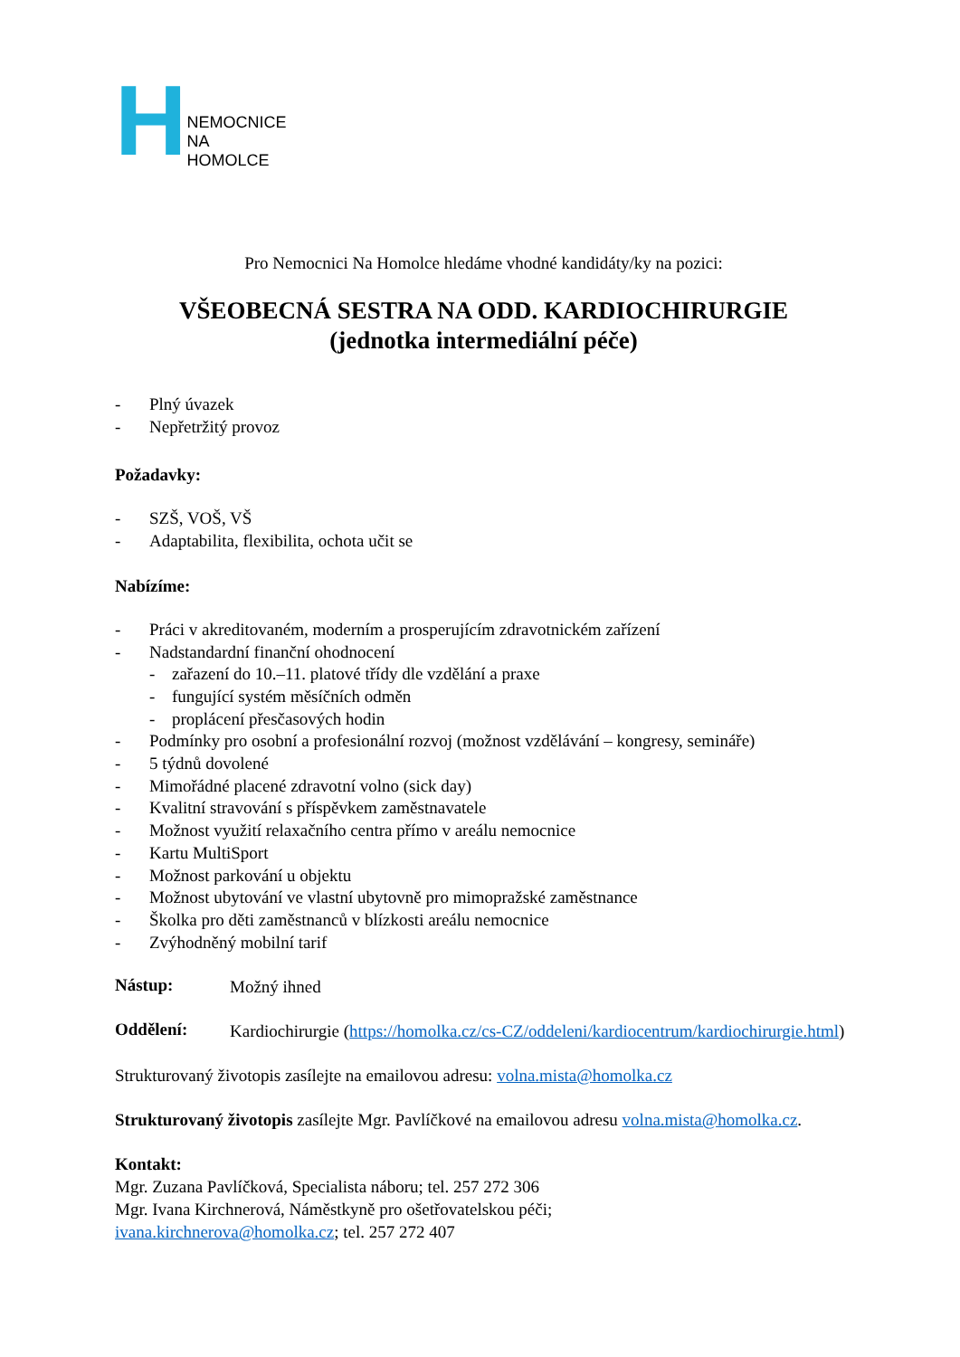H NEMOCNICE NA HOMOLCE
Pro Nemocnici Na Homolce hledáme vhodné kandidáty/ky na pozici:
VŠEOBECNÁ SESTRA NA ODD. KARDIOCHIRURGIE
(jednotka intermediální péče)
- Plný úvazek
- Nepřetržitý provoz
Požadavky:
- SZŠ, VOŠ, VŠ
- Adaptabilita, flexibilita, ochota učit se
Nabízíme:
- Práci v akreditovaném, moderním a prosperujícím zdravotnickém zařízení
- Nadstandardní finanční ohodnocení
- zařazení do 10.–11. platové třídy dle vzdělání a praxe
- fungující systém měsíčních odměn
- proplácení přesčasových hodin
- Podmínky pro osobní a profesionální rozvoj (možnost vzdělávání – kongresy, semináře)
- 5 týdnů dovolené
- Mimořádné placené zdravotní volno (sick day)
- Kvalitní stravování s příspěvkem zaměstnavatele
- Možnost využití relaxačního centra přímo v areálu nemocnice
- Kartu MultiSport
- Možnost parkování u objektu
- Možnost ubytování ve vlastní ubytovně pro mimopražské zaměstnance
- Školka pro děti zaměstnanců v blízkosti areálu nemocnice
- Zvýhodněný mobilní tarif
Nástup:
Možný ihned
Oddělení:
Kardiochirurgie (https://homolka.cz/cs-CZ/oddeleni/kardiocentrum/kardiochirurgie.html)
Strukturovaný životopis zasílejte na emailovou adresu: volna.mista@homolka.cz
Strukturovaný životopis zasílejte Mgr. Pavlíčkové na emailovou adresu volna.mista@homolka.cz.
Kontakt:
Mgr. Zuzana Pavlíčková, Specialista náboru; tel. 257 272 306
Mgr. Ivana Kirchnerová, Náměstkyně pro ošetřovatelskou péči;
ivana.kirchnerova@homolka.cz; tel. 257 272 407